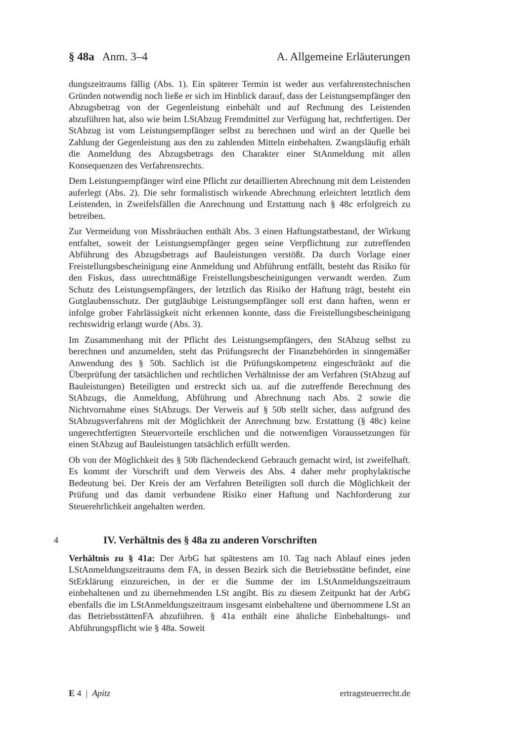§ 48a Anm. 3–4 A. Allgemeine Erläuterungen
dungszeitraums fällig (Abs. 1). Ein späterer Termin ist weder aus verfahrenstechnischen Gründen notwendig noch ließe er sich im Hinblick darauf, dass der Leistungsempfänger den Abzugsbetrag von der Gegenleistung einbehält und auf Rechnung des Leistenden abzuführen hat, also wie beim LStAbzug Fremdmittel zur Verfügung hat, rechtfertigen. Der StAbzug ist vom Leistungsempfänger selbst zu berechnen und wird an der Quelle bei Zahlung der Gegenleistung aus den zu zahlenden Mitteln einbehalten. Zwangsläufig erhält die Anmeldung des Abzugsbetrags den Charakter einer StAnmeldung mit allen Konsequenzen des Verfahrensrechts.
Dem Leistungsempfänger wird eine Pflicht zur detaillierten Abrechnung mit dem Leistenden auferlegt (Abs. 2). Die sehr formalistisch wirkende Abrechnung erleichtert letztlich dem Leistenden, in Zweifelsfällen die Anrechnung und Erstattung nach § 48c erfolgreich zu betreiben.
Zur Vermeidung von Missbräuchen enthält Abs. 3 einen Haftungstatbestand, der Wirkung entfaltet, soweit der Leistungsempfänger gegen seine Verpflichtung zur zutreffenden Abführung des Abzugsbetrags auf Bauleistungen verstößt. Da durch Vorlage einer Freistellungsbescheinigung eine Anmeldung und Abführung entfällt, besteht das Risiko für den Fiskus, dass unrechtmäßige Freistellungsbescheinigungen verwandt werden. Zum Schutz des Leistungsempfängers, der letztlich das Risiko der Haftung trägt, besteht ein Gutglaubensschutz. Der gutgläubige Leistungsempfänger soll erst dann haften, wenn er infolge grober Fahrlässigkeit nicht erkennen konnte, dass die Freistellungsbescheinigung rechtswidrig erlangt wurde (Abs. 3).
Im Zusammenhang mit der Pflicht des Leistungsempfängers, den StAbzug selbst zu berechnen und anzumelden, steht das Prüfungsrecht der Finanzbehörden in sinngemäßer Anwendung des § 50b. Sachlich ist die Prüfungskompetenz eingeschränkt auf die Überprüfung der tatsächlichen und rechtlichen Verhältnisse der am Verfahren (StAbzug auf Bauleistungen) Beteiligten und erstreckt sich ua. auf die zutreffende Berechnung des StAbzugs, die Anmeldung, Abführung und Abrechnung nach Abs. 2 sowie die Nichtvornahme eines StAbzugs. Der Verweis auf § 50b stellt sicher, dass aufgrund des StAbzugsverfahrens mit der Möglichkeit der Anrechnung bzw. Erstattung (§ 48c) keine ungerechtfertigten Steuervorteile erschlichen und die notwendigen Voraussetzungen für einen StAbzug auf Bauleistungen tatsächlich erfüllt werden.
Ob von der Möglichkeit des § 50b flächendeckend Gebrauch gemacht wird, ist zweifelhaft. Es kommt der Vorschrift und dem Verweis des Abs. 4 daher mehr prophylaktische Bedeutung bei. Der Kreis der am Verfahren Beteiligten soll durch die Möglichkeit der Prüfung und das damit verbundene Risiko einer Haftung und Nachforderung zur Steuerehrlichkeit angehalten werden.
4 IV. Verhältnis des § 48a zu anderen Vorschriften
Verhältnis zu § 41a: Der ArbG hat spätestens am 10. Tag nach Ablauf eines jeden LStAnmeldungszeitraums dem FA, in dessen Bezirk sich die Betriebsstätte befindet, eine StErklärung einzureichen, in der er die Summe der im LStAnmeldungszeitraum einbehaltenen und zu übernehmenden LSt angibt. Bis zu diesem Zeitpunkt hat der ArbG ebenfalls die im LStAnmeldungszeitraum insgesamt einbehaltene und übernommene LSt an das BetriebsstättenFA abzuführen. § 41a enthält eine ähnliche Einbehaltungs- und Abführungspflicht wie § 48a. Soweit
E 4 | Apitz ertragsteuerrecht.de